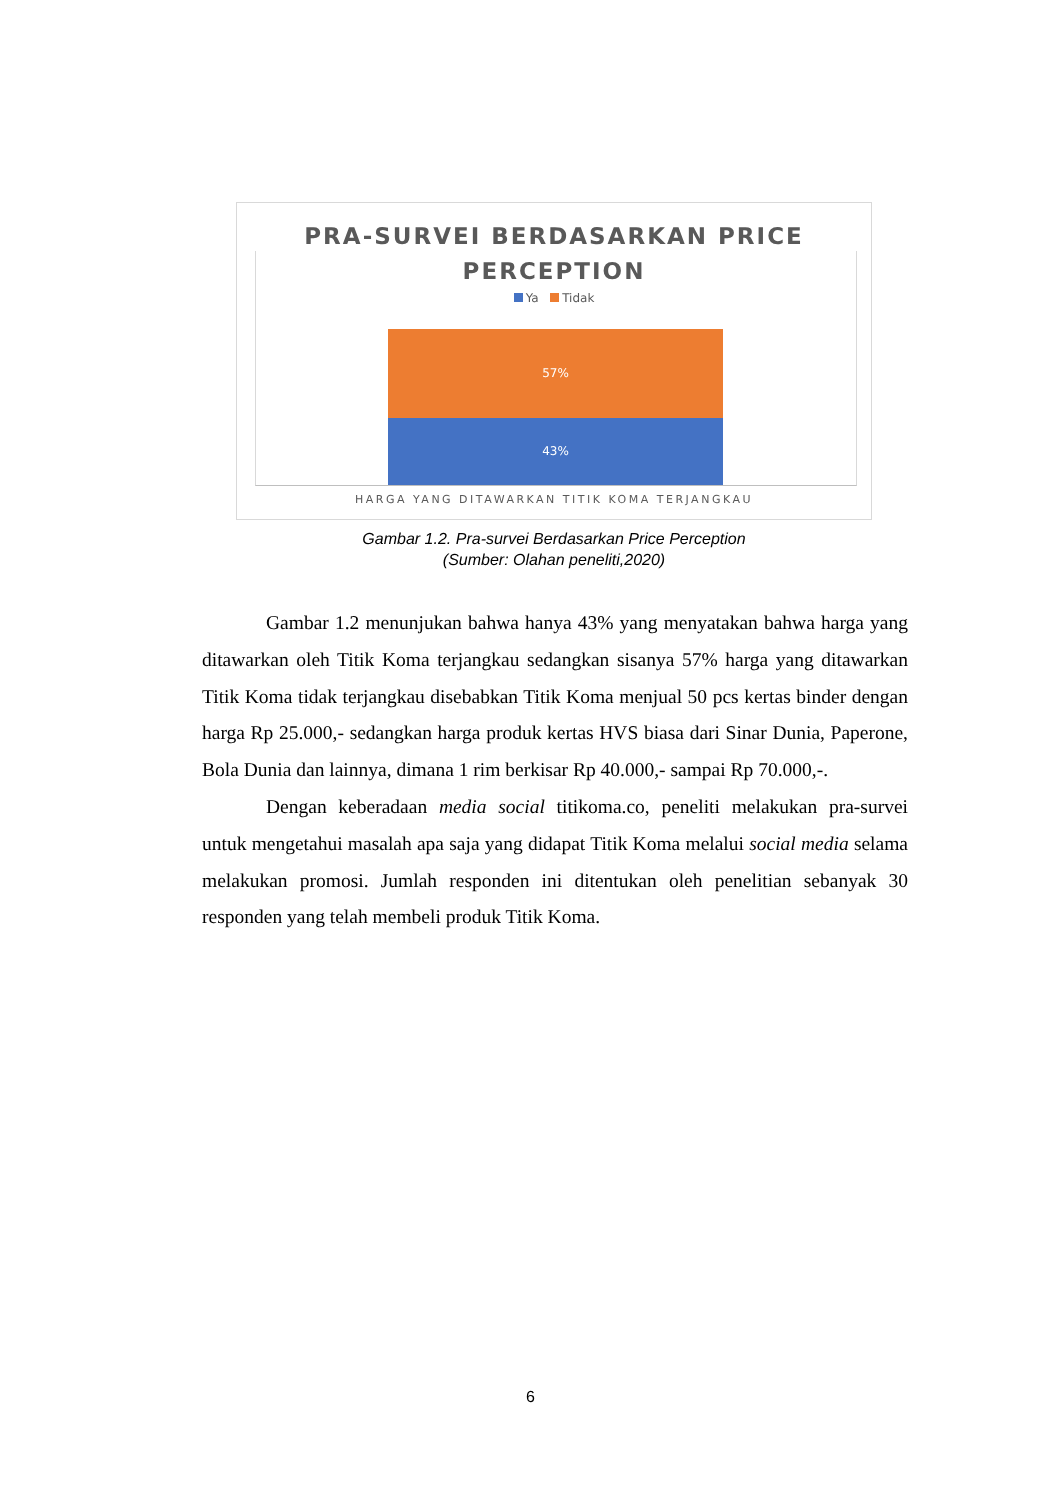PRA-SURVEI BERDASARKAN PRICE
PERCEPTION
Ya Tidak
57%
43%
HARGA YANG DITAWARKAN TITIK KOMA TERJANGKAU
Gambar 1.2. Pra-survei Berdasarkan Price Perception
(Sumber: Olahan peneliti,2020)
Gambar 1.2 menunjukan bahwa hanya 43% yang menyatakan bahwa harga yang ditawarkan oleh Titik Koma terjangkau sedangkan sisanya 57% harga yang ditawarkan Titik Koma tidak terjangkau disebabkan Titik Koma menjual 50 pcs kertas binder dengan harga Rp 25.000,- sedangkan harga produk kertas HVS biasa dari Sinar Dunia, Paperone, Bola Dunia dan lainnya, dimana 1 rim berkisar Rp 40.000,- sampai Rp 70.000,-.
Dengan keberadaan media social titikoma.co, peneliti melakukan pra-survei untuk mengetahui masalah apa saja yang didapat Titik Koma melalui social media selama melakukan promosi. Jumlah responden ini ditentukan oleh penelitian sebanyak 30 responden yang telah membeli produk Titik Koma.
6